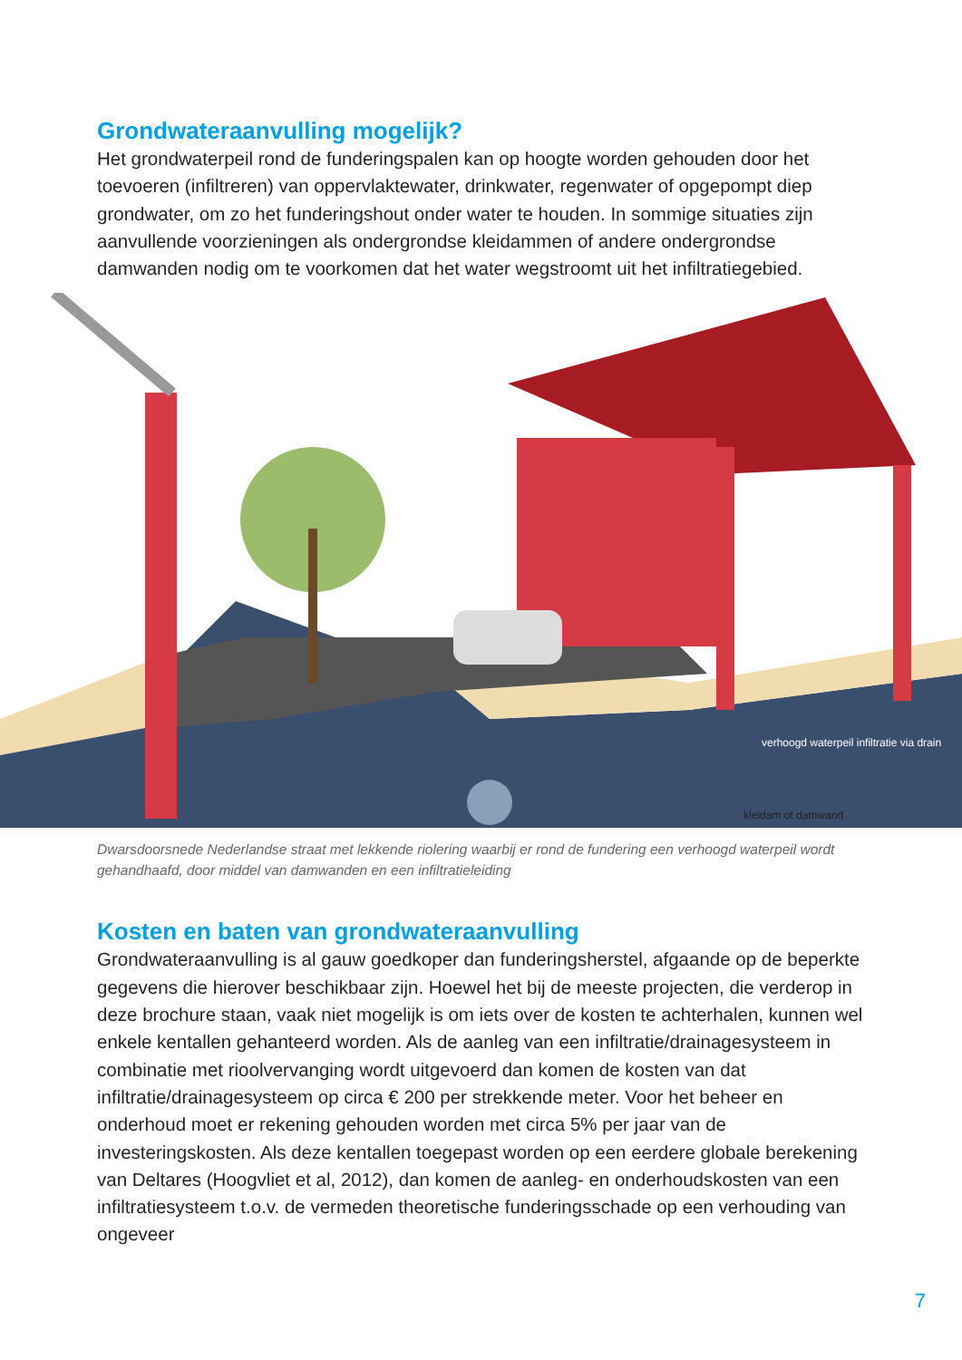Grondwateraanvulling mogelijk?
Het grondwaterpeil rond de funderingspalen kan op hoogte worden gehouden door het toevoeren (infiltreren) van oppervlaktewater, drinkwater, regenwater of opgepompt diep grondwater, om zo het funderingshout onder water te houden. In sommige situaties zijn aanvullende voorzieningen als ondergrondse kleidammen of andere ondergrondse damwanden nodig om te voorkomen dat het water wegstroomt uit het infiltratiegebied.
verhoogd waterpeil infiltratie via drain
kleidam of damwand
Dwarsdoorsnede Nederlandse straat met lekkende riolering waarbij er rond de fundering een verhoogd waterpeil wordt gehandhaafd, door middel van damwanden en een infiltratieleiding
Kosten en baten van grondwateraanvulling
Grondwateraanvulling is al gauw goedkoper dan funderingsherstel, afgaande op de beperkte gegevens die hierover beschikbaar zijn. Hoewel het bij de meeste projecten, die verderop in deze brochure staan, vaak niet mogelijk is om iets over de kosten te achterhalen, kunnen wel enkele kentallen gehanteerd worden. Als de aanleg van een infiltratie/drainagesysteem in combinatie met rioolvervanging wordt uitgevoerd dan komen de kosten van dat infiltratie/drainagesysteem op circa € 200 per strekkende meter. Voor het beheer en onderhoud moet er rekening gehouden worden met circa 5% per jaar van de investeringskosten. Als deze kentallen toegepast worden op een eerdere globale berekening van Deltares (Hoogvliet et al, 2012), dan komen de aanleg- en onderhoudskosten van een infiltratiesysteem t.o.v. de vermeden theoretische funderingsschade op een verhouding van ongeveer
7